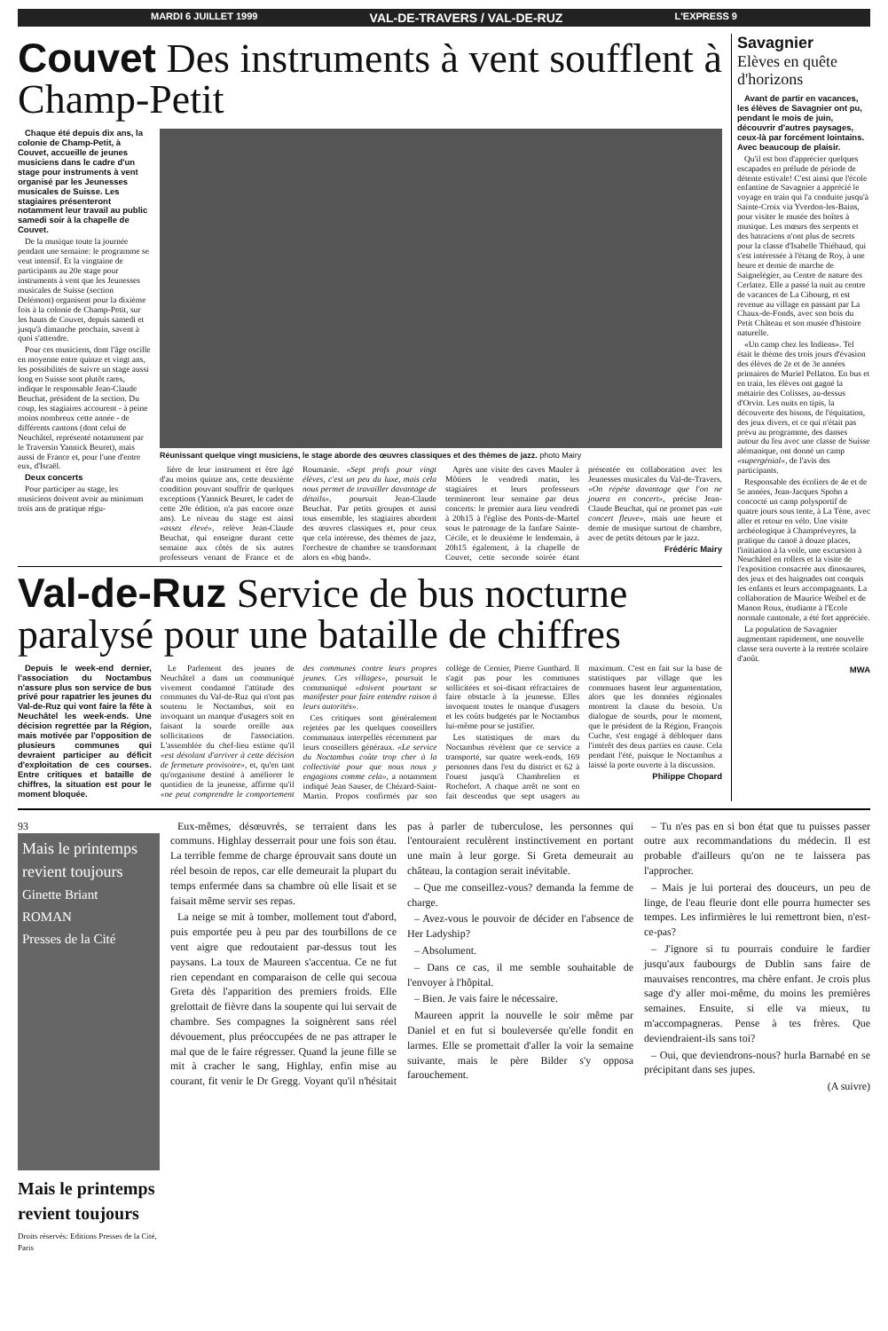MARDI 6 JUILLET 1999 VAL-DE-TRAVERS / VAL-DE-RUZ L'EXPRESS 9
Couvet Des instruments à vent soufflent à Champ-Petit
Chaque été depuis dix ans, la colonie de Champ-Petit, à Couvet, accueille de jeunes musiciens dans le cadre d'un stage pour instruments à vent organisé par les Jeunesses musicales de Suisse. Les stagiaires présenteront notamment leur travail au public samedi soir à la chapelle de Couvet.
De la musique toute la journée pendant une semaine: le programme se veut intensif. Et la vingtaine de participants au 20e stage pour instruments à vent que les Jeunesses musicales de Suisse (section Delémont) organisent pour la dixième fois à la colonie de Champ-Petit, sur les hauts de Couvet, depuis samedi et jusqu'à dimanche prochain, savent à quoi s'attendre.
Pour ces musiciens, dont l'âge oscille en moyenne entre quinze et vingt ans, les possibilités de suivre un stage aussi long en Suisse sont plutôt rares, indique le responsable Jean-Claude Beuchat, président de la section. Du coup, les stagiaires accourent - à peine moins nombreux cette année - de différents cantons (dont celui de Neuchâtel, représenté notamment par le Traversin Yannick Beuret), mais aussi de France et, pour l'une d'entre eux, d'Israël.
Deux concerts
Pour participer au stage, les musiciens doivent avoir au minimum trois ans de pratique régu-
Réunissant quelque vingt musiciens, le stage aborde des œuvres classiques et des thèmes de jazz. photo Mairy
lière de leur instrument et être âgé d'au moins quinze ans, cette deuxième condition pouvant souffrir de quelques exceptions (Yannick Beuret, le cadet de cette 20e édition, n'a pas encore onze ans). Le niveau du stage est ainsi «assez élevé», relève Jean-Claude Beuchat, qui enseigne durant cette semaine aux côtés de six autres professeurs venant de France et de Roumanie. «Sept profs pour vingt élèves, c'est un peu du luxe, mais cela nous permet de travailler davantage de détails», poursuit Jean-Claude Beuchat. Par petits groupes et aussi tous ensemble, les stagiaires abordent des œuvres classiques et, pour ceux que cela intéresse, des thèmes de jazz, l'orchestre de chambre se transformant alors en «big band».
Après une visite des caves Mauler à Môtiers le vendredi matin, les stagiaires et leurs professeurs termineront leur semaine par deux concerts: le premier aura lieu vendredi à 20h15 à l'église des Ponts-de-Martel sous le patronage de la fanfare Sainte-Cécile, et le deuxième le lendemain, à 20h15 également, à la chapelle de Couvet, cette seconde soirée étant présentée en collaboration avec les Jeunesses musicales du Val-de-Travers. «On répète davantage que l'on ne jouera en concert», précise Jean-Claude Beuchat, qui ne promet pas «un concert fleuve», mais une heure et demie de musique surtout de chambre, avec de petits détours par le jazz.
Frédéric Mairy
Val-de-Ruz Service de bus nocturne paralysé pour une bataille de chiffres
Depuis le week-end dernier, l'association du Noctambus n'assure plus son service de bus privé pour rapatrier les jeunes du Val-de-Ruz qui vont faire la fête à Neuchâtel les week-ends. Une décision regrettée par la Région, mais motivée par l'opposition de plusieurs communes qui devraient participer au déficit d'exploitation de ces courses. Entre critiques et bataille de chiffres, la situation est pour le moment bloquée.
Le Parlement des jeunes de Neuchâtel a dans un communiqué vivement condamné l'attitude des communes du Val-de-Ruz qui n'ont pas soutenu le Noctambus, soit en invoquant un manque d'usagers soit en faisant la sourde oreille aux sollicitations de l'association. L'assemblée du chef-lieu estime qu'il «est désolant d'arriver à cette décision de fermeture provisoire», et, qu'en tant qu'organisme destiné à améliorer le quotidien de la jeunesse, affirme qu'il «ne peut comprendre le comportement des communes contre leurs propres jeunes. Ces villages», poursuit le communiqué «doivent pourtant se manifester pour faire entendre raison à leurs autorités».
Ces critiques sont généralement rejetées par les quelques conseillers communaux interpellés récemment par leurs conseillers généraux. «Le service du Noctambus coûte trop cher à la collectivité pour que nous nous y engagions comme cela», a notamment indiqué Jean Sauser, de Chézard-Saint-Martin. Propos confirmés par son collège de Cernier, Pierre Gunthard. Il s'agit pas pour les communes sollicitées et soi-disant réfractaires de faire obstacle à la jeunesse. Elles invoquent toutes le manque d'usagers et les coûts budgetés par le Noctambus lui-même pour se justifier.
Les statistiques de mars du Noctambus révèlent que ce service a transporté, sur quatre week-ends, 169 personnes dans l'est du district et 62 à l'ouest jusqu'à Chambrelien et Rochefort. A chaque arrêt ne sont en fait descendus que sept usagers au maximum. C'est en fait sur la base de statistiques par village que les communes basent leur argumentation, alors que les données régionales montrent la clause du besoin. Un dialogue de sourds, pour le moment, que le président de la Région, François Cuche, s'est engagé à débloquer dans l'intérêt des deux parties en cause. Cela pendant l'été, puisque le Noctambus a laissé la porte ouverte à la discussion.
Philippe Chopard
Savagnier
Elèves en quête d'horizons
Avant de partir en vacances, les élèves de Savagnier ont pu, pendant le mois de juin, découvrir d'autres paysages, ceux-là par forcément lointains. Avec beaucoup de plaisir.
Qu'il est bon d'apprécier quelques escapades en prélude de période de détente estivale! C'est ainsi que l'école enfantine de Savagnier a apprécié le voyage en train qui l'a conduite jusqu'à Sainte-Croix via Yverdon-les-Bains, pour visiter le musée des boîtes à musique. Les mœurs des serpents et des batraciens n'ont plus de secrets pour la classe d'Isabelle Thiébaud, qui s'est intéressée à l'étang de Roy, à une heure et demie de marche de Saignelégier, au Centre de nature des Cerlatez. Elle a passé la nuit au centre de vacances de La Cibourg, et est revenue au village en passant par La Chaux-de-Fonds, avec son bois du Petit Château et son musée d'histoire naturelle.
«Un camp chez les Indiens». Tel était le thème des trois jours d'évasion des élèves de 2e et de 3e années primaires de Muriel Pellaton. En bus et en train, les élèves ont gagné la métairie des Colisses, au-dessus d'Orvin. Les nuits en tipis, la découverte des bisons, de l'équitation, des jeux divers, et ce qui n'était pas prévu au programme, des danses autour du feu avec une classe de Suisse alémanique, ont donné un camp «supergénial», de l'avis des participants.
Responsable des écoliers de 4e et de 5e années, Jean-Jacques Spohn a concocté un camp polysportif de quatre jours sous tente, à La Tène, avec aller et retour en vélo. Une visite archéologique à Champréveyres, la pratique du canoë à douze places, l'initiation à la voile, une excursion à Neuchâtel en rollers et la visite de l'exposition consacrée aux dinosaures, des jeux et des baignades ont conquis les enfants et leurs accompagnants. La collaboration de Maurice Weibel et de Manon Roux, étudiante à l'Ecole normale cantonale, a été fort appréciée.
La population de Savagnier augmentant rapidement, une nouvelle classe sera ouverte à la rentrée scolaire d'août.
MWA
93
Mais le printemps revient toujours
Ginette Briant
ROMAN
Presses de la Cité
Mais le printemps revient toujours
Droits réservés: Editions Presses de la Cité, Paris
Eux-mêmes, désœuvrés, se terraient dans les communs. Highlay desserrait pour une fois son étau. La terrible femme de charge éprouvait sans doute un réel besoin de repos, car elle demeurait la plupart du temps enfermée dans sa chambre où elle lisait et se faisait même servir ses repas.
La neige se mit à tomber, mollement tout d'abord, puis emportée peu à peu par des tourbillons de ce vent aigre que redoutaient par-dessus tout les paysans. La toux de Maureen s'accentua. Ce ne fut rien cependant en comparaison de celle qui secoua Greta dès l'apparition des premiers froids. Elle grelottait de fièvre dans la soupente qui lui servait de chambre. Ses compagnes la soignèrent sans réel dévouement, plus préoccupées de ne pas attraper le mal que de le faire régresser. Quand la jeune fille se mit à cracher le sang, Highlay, enfin mise au courant, fit venir le Dr Gregg. Voyant qu'il n'hésitait pas à parler de tuberculose, les personnes qui l'entouraient reculèrent instinctivement en portant une main à leur gorge. Si Greta demeurait au château, la contagion serait inévitable.
– Que me conseillez-vous? demanda la femme de charge.
– Avez-vous le pouvoir de décider en l'absence de Her Ladyship?
– Absolument.
– Dans ce cas, il me semble souhaitable de l'envoyer à l'hôpital.
– Bien. Je vais faire le nécessaire.
Maureen apprit la nouvelle le soir même par Daniel et en fut si bouleversée qu'elle fondit en larmes. Elle se promettait d'aller la voir la semaine suivante, mais le père Bilder s'y opposa farouchement.
– Tu n'es pas en si bon état que tu puisses passer outre aux recommandations du médecin. Il est probable d'ailleurs qu'on ne te laissera pas l'approcher.
– Mais je lui porterai des douceurs, un peu de linge, de l'eau fleurie dont elle pourra humecter ses tempes. Les infirmières le lui remettront bien, n'est-ce-pas?
– J'ignore si tu pourrais conduire le fardier jusqu'aux faubourgs de Dublin sans faire de mauvaises rencontres, ma chère enfant. Je crois plus sage d'y aller moi-même, du moins les premières semaines. Ensuite, si elle va mieux, tu m'accompagneras. Pense à tes frères. Que deviendraient-ils sans toi?
– Oui, que deviendrons-nous? hurla Barnabé en se précipitant dans ses jupes.
(A suivre)